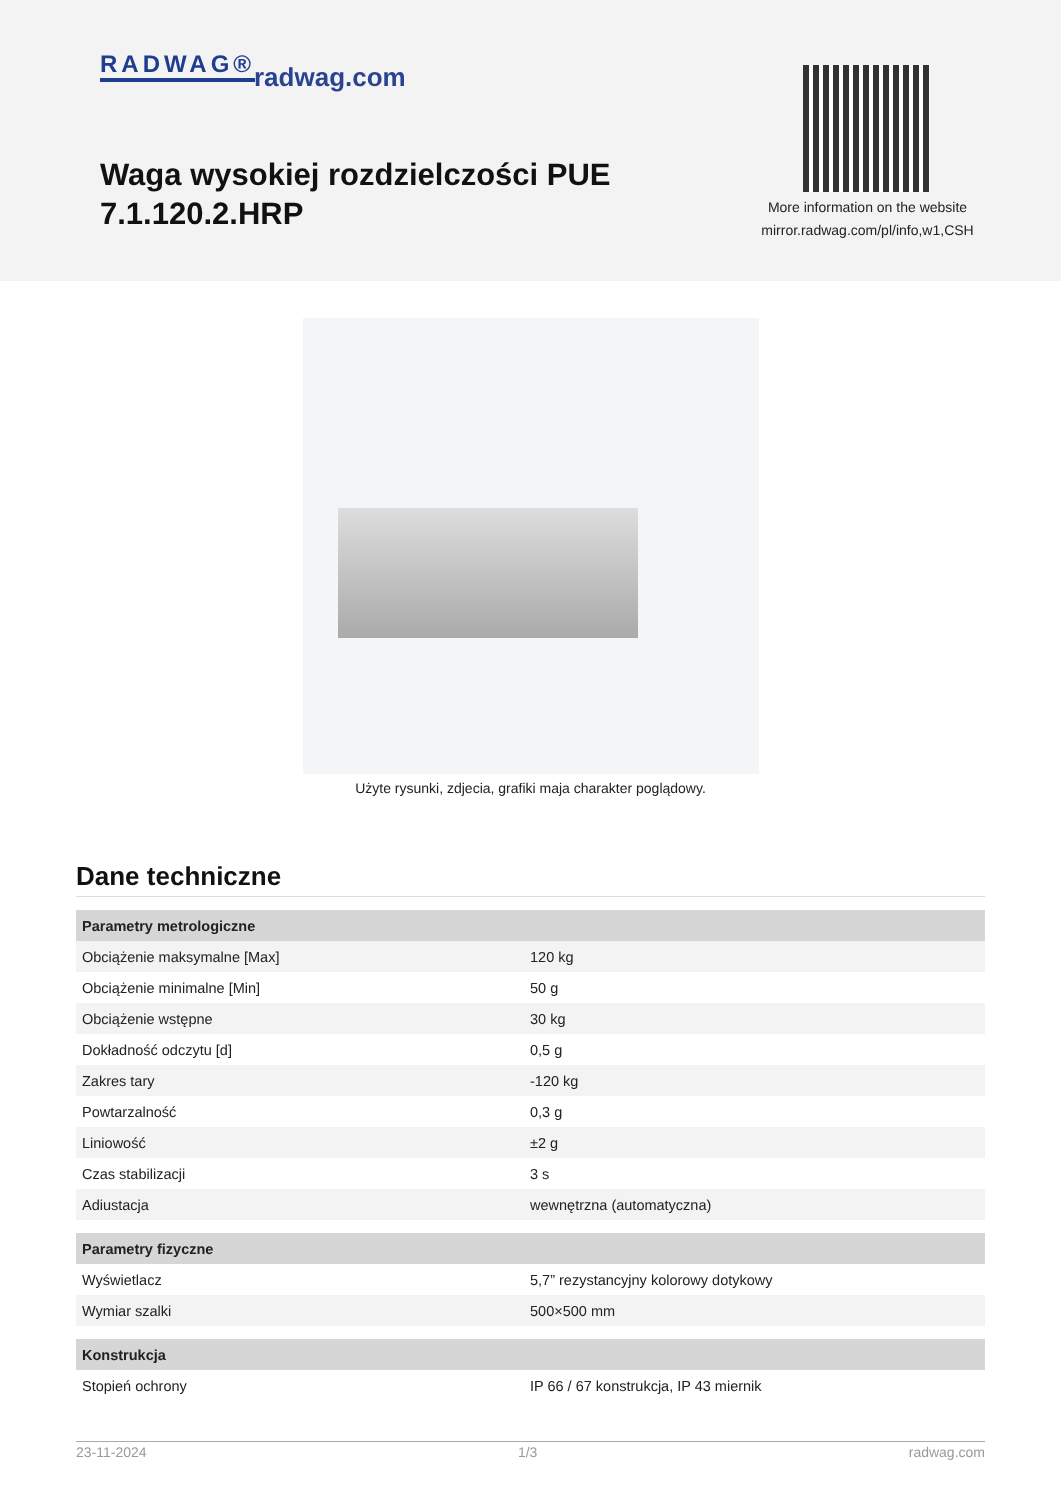RADWAG® radwag.com
Waga wysokiej rozdzielczości PUE 7.1.120.2.HRP
More information on the website
mirror.radwag.com/pl/info,w1,CSH
Użyte rysunki, zdjecia, grafiki maja charakter poglądowy.
Dane techniczne
| Parametry metrologiczne | |
| --- | --- |
| Obciążenie maksymalne [Max] | 120 kg |
| Obciążenie minimalne [Min] | 50 g |
| Obciążenie wstępne | 30 kg |
| Dokładność odczytu [d] | 0,5 g |
| Zakres tary | -120 kg |
| Powtarzalność | 0,3 g |
| Liniowość | ±2 g |
| Czas stabilizacji | 3 s |
| Adiustacja | wewnętrzna (automatyczna) |
| Parametry fizyczne | |
| Wyświetlacz | 5,7” rezystancyjny kolorowy dotykowy |
| Wymiar szalki | 500×500 mm |
| Konstrukcja | |
| Stopień ochrony | IP 66 / 67 konstrukcja, IP 43 miernik |
23-11-2024 1/3 radwag.com